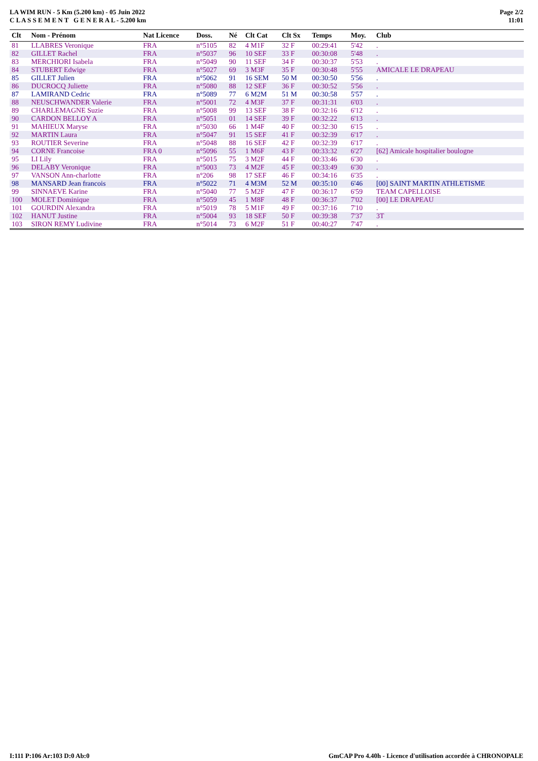LA WIM RUN - 5 Km (5.200 km) - 05 Juin 2022
C L A S S E M E N T G E N E R A L - 5.200 km
Page 2/2
11:01
| Clt | Nom - Prénom | Nat Licence | Doss. | Né | Clt Cat | Clt Sx | Temps | Moy. | Club |
| --- | --- | --- | --- | --- | --- | --- | --- | --- | --- |
| 81 | LLABRES Veronique | FRA | n°5105 | 82 | 4 M1F | 32 F | 00:29:41 | 5'42 | . |
| 82 | GILLET Rachel | FRA | n°5037 | 96 | 10 SEF | 33 F | 00:30:08 | 5'48 | . |
| 83 | MERCHIORI Isabela | FRA | n°5049 | 90 | 11 SEF | 34 F | 00:30:37 | 5'53 | . |
| 84 | STUBERT Edwige | FRA | n°5027 | 69 | 3 M3F | 35 F | 00:30:48 | 5'55 | AMICALE LE DRAPEAU |
| 85 | GILLET Julien | FRA | n°5062 | 91 | 16 SEM | 50 M | 00:30:50 | 5'56 | . |
| 86 | DUCROCQ Juliette | FRA | n°5080 | 88 | 12 SEF | 36 F | 00:30:52 | 5'56 | . |
| 87 | LAMIRAND Cedric | FRA | n°5089 | 77 | 6 M2M | 51 M | 00:30:58 | 5'57 | . |
| 88 | NEUSCHWANDER Valerie | FRA | n°5001 | 72 | 4 M3F | 37 F | 00:31:31 | 6'03 | . |
| 89 | CHARLEMAGNE Suzie | FRA | n°5008 | 99 | 13 SEF | 38 F | 00:32:16 | 6'12 | . |
| 90 | CARDON BELLOY A | FRA | n°5051 | 01 | 14 SEF | 39 F | 00:32:22 | 6'13 | . |
| 91 | MAHIEUX Maryse | FRA | n°5030 | 66 | 1 M4F | 40 F | 00:32:30 | 6'15 | . |
| 92 | MARTIN Laura | FRA | n°5047 | 91 | 15 SEF | 41 F | 00:32:39 | 6'17 | . |
| 93 | ROUTIER Severine | FRA | n°5048 | 88 | 16 SEF | 42 F | 00:32:39 | 6'17 | . |
| 94 | CORNE Francoise | FRA 0 | n°5096 | 55 | 1 M6F | 43 F | 00:33:32 | 6'27 | [62] Amicale hospitalier boulogne |
| 95 | LI Lily | FRA | n°5015 | 75 | 3 M2F | 44 F | 00:33:46 | 6'30 | . |
| 96 | DELABY Veronique | FRA | n°5003 | 73 | 4 M2F | 45 F | 00:33:49 | 6'30 | . |
| 97 | VANSON Ann-charlotte | FRA | n°206 | 98 | 17 SEF | 46 F | 00:34:16 | 6'35 | . |
| 98 | MANSARD Jean francois | FRA | n°5022 | 71 | 4 M3M | 52 M | 00:35:10 | 6'46 | [00] SAINT MARTIN ATHLETISME |
| 99 | SINNAEVE Karine | FRA | n°5040 | 77 | 5 M2F | 47 F | 00:36:17 | 6'59 | TEAM CAPELLOISE |
| 100 | MOLET Dominique | FRA | n°5059 | 45 | 1 M8F | 48 F | 00:36:37 | 7'02 | [00] LE DRAPEAU |
| 101 | GOURDIN Alexandra | FRA | n°5019 | 78 | 5 M1F | 49 F | 00:37:16 | 7'10 | . |
| 102 | HANUT Justine | FRA | n°5004 | 93 | 18 SEF | 50 F | 00:39:38 | 7'37 | 3T |
| 103 | SIRON REMY Ludivine | FRA | n°5014 | 73 | 6 M2F | 51 F | 00:40:27 | 7'47 | . |
I:111 P:106 Ar:103 D:0 Ab:0 GmCAP Pro 4.40h - Licence d'utilisation accordée à CHRONOPALE